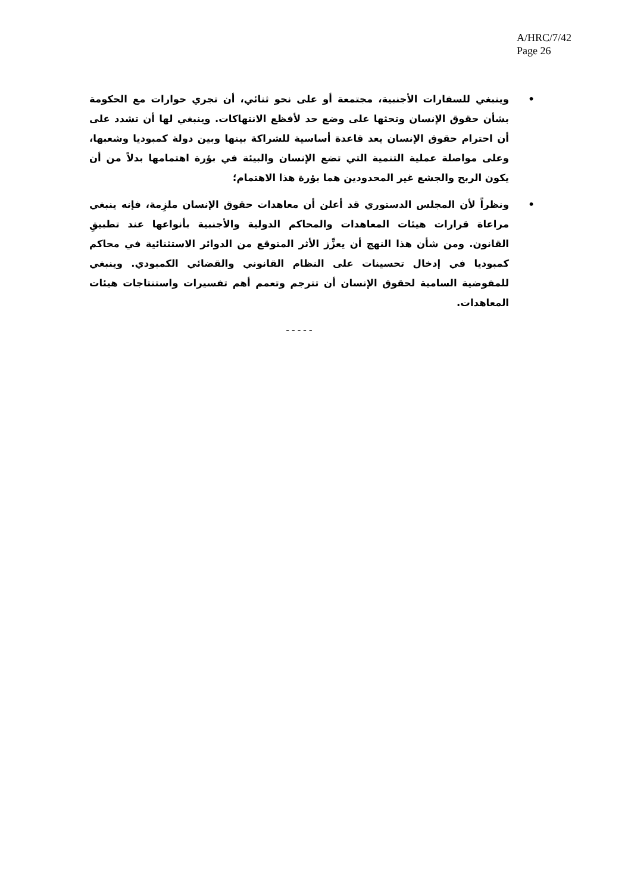A/HRC/7/42
Page 26
• وينبغي للسفارات الأجنبية، مجتمعة أو على نحو ثنائي، أن تجري حوارات مع الحكومة بشأن حقوق الإنسان وتحثها على وضع حد لأفظع الانتهاكات. وينبغي لها أن تشدد على أن احترام حقوق الإنسان يعد قاعدة أساسية للشراكة بينها وبين دولة كمبوديا وشعبها، وعلى مواصلة عملية التنمية التي تضع الإنسان والبيئة في بؤرة اهتمامها بدلاً من أن يكون الربح والجشع غير المحدودين هما بؤرة هذا الاهتمام؛
• ونظراً لأن المجلس الدستوري قد أعلن أن معاهدات حقوق الإنسان ملزِمة، فإنه ينبغي مراعاة قرارات هيئات المعاهدات والمحاكم الدولية والأجنبية بأنواعها عند تطبيقِ القانون. ومن شأن هذا النهج أن يعزِّز الأثر المتوقع من الدوائر الاستثنائية في محاكم كمبوديا في إدخال تحسينات على النظام القانوني والقضائي الكمبودي. وينبغي للمفوضية السامية لحقوق الإنسان أن تترجم وتعمم أهم تفسيرات واستنتاجات هيئات المعاهدات.
- - - - -